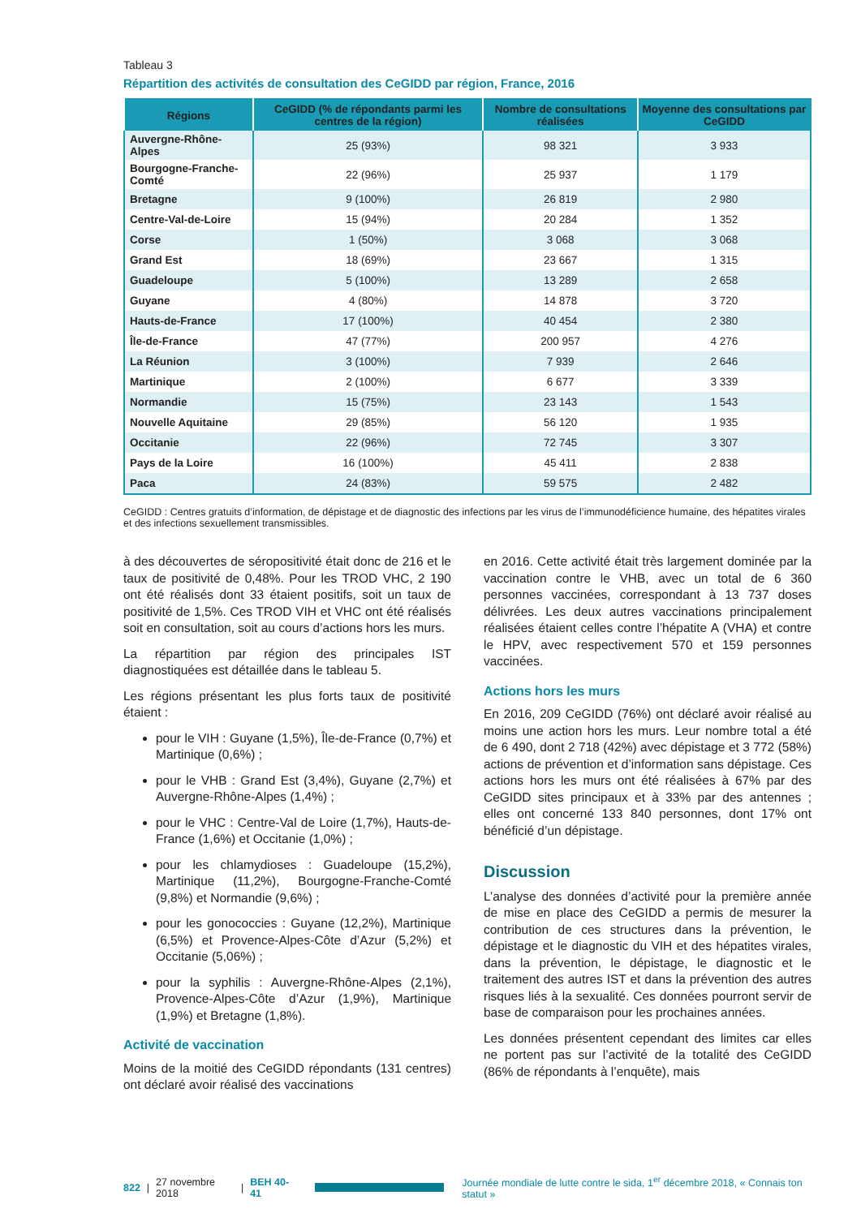Tableau 3
Répartition des activités de consultation des CeGIDD par région, France, 2016
| Régions | CeGIDD (% de répondants parmi les centres de la région) | Nombre de consultations réalisées | Moyenne des consultations par CeGIDD |
| --- | --- | --- | --- |
| Auvergne-Rhône-Alpes | 25 (93%) | 98 321 | 3 933 |
| Bourgogne-Franche-Comté | 22 (96%) | 25 937 | 1 179 |
| Bretagne | 9 (100%) | 26 819 | 2 980 |
| Centre-Val-de-Loire | 15 (94%) | 20 284 | 1 352 |
| Corse | 1 (50%) | 3 068 | 3 068 |
| Grand Est | 18 (69%) | 23 667 | 1 315 |
| Guadeloupe | 5 (100%) | 13 289 | 2 658 |
| Guyane | 4 (80%) | 14 878 | 3 720 |
| Hauts-de-France | 17 (100%) | 40 454 | 2 380 |
| Île-de-France | 47 (77%) | 200 957 | 4 276 |
| La Réunion | 3 (100%) | 7 939 | 2 646 |
| Martinique | 2 (100%) | 6 677 | 3 339 |
| Normandie | 15 (75%) | 23 143 | 1 543 |
| Nouvelle Aquitaine | 29 (85%) | 56 120 | 1 935 |
| Occitanie | 22 (96%) | 72 745 | 3 307 |
| Pays de la Loire | 16 (100%) | 45 411 | 2 838 |
| Paca | 24 (83%) | 59 575 | 2 482 |
CeGIDD : Centres gratuits d’information, de dépistage et de diagnostic des infections par les virus de l’immunodéficience humaine, des hépatites virales et des infections sexuellement transmissibles.
à des découvertes de séropositivité était donc de 216 et le taux de positivité de 0,48%. Pour les TROD VHC, 2 190 ont été réalisés dont 33 étaient positifs, soit un taux de positivité de 1,5%. Ces TROD VIH et VHC ont été réalisés soit en consultation, soit au cours d’actions hors les murs.
La répartition par région des principales IST diagnostiquées est détaillée dans le tableau 5.
Les régions présentant les plus forts taux de positivité étaient :
pour le VIH : Guyane (1,5%), Île-de-France (0,7%) et Martinique (0,6%) ;
pour le VHB : Grand Est (3,4%), Guyane (2,7%) et Auvergne-Rhône-Alpes (1,4%) ;
pour le VHC : Centre-Val de Loire (1,7%), Hauts-de-France (1,6%) et Occitanie (1,0%) ;
pour les chlamydioses : Guadeloupe (15,2%), Martinique (11,2%), Bourgogne-Franche-Comté (9,8%) et Normandie (9,6%) ;
pour les gonococcies : Guyane (12,2%), Martinique (6,5%) et Provence-Alpes-Côte d’Azur (5,2%) et Occitanie (5,06%) ;
pour la syphilis : Auvergne-Rhône-Alpes (2,1%), Provence-Alpes-Côte d’Azur (1,9%), Martinique (1,9%) et Bretagne (1,8%).
Activité de vaccination
Moins de la moitié des CeGIDD répondants (131 centres) ont déclaré avoir réalisé des vaccinations
en 2016. Cette activité était très largement dominée par la vaccination contre le VHB, avec un total de 6 360 personnes vaccinées, correspondant à 13 737 doses délivrées. Les deux autres vaccinations principalement réalisées étaient celles contre l’hépatite A (VHA) et contre le HPV, avec respectivement 570 et 159 personnes vaccinées.
Actions hors les murs
En 2016, 209 CeGIDD (76%) ont déclaré avoir réalisé au moins une action hors les murs. Leur nombre total a été de 6 490, dont 2 718 (42%) avec dépistage et 3 772 (58%) actions de prévention et d’information sans dépistage. Ces actions hors les murs ont été réalisées à 67% par des CeGIDD sites principaux et à 33% par des antennes ; elles ont concerné 133 840 personnes, dont 17% ont bénéficié d’un dépistage.
Discussion
L’analyse des données d’activité pour la première année de mise en place des CeGIDD a permis de mesurer la contribution de ces structures dans la prévention, le dépistage et le diagnostic du VIH et des hépatites virales, dans la prévention, le dépistage, le diagnostic et le traitement des autres IST et dans la prévention des autres risques liés à la sexualité. Ces données pourront servir de base de comparaison pour les prochaines années.
Les données présentent cependant des limites car elles ne portent pas sur l’activité de la totalité des CeGIDD (86% de répondants à l’enquête), mais
822 | 27 novembre 2018 | BEH 40-41
Journée mondiale de lutte contre le sida, 1<sup>er</sup> décembre 2018, « Connais ton statut »